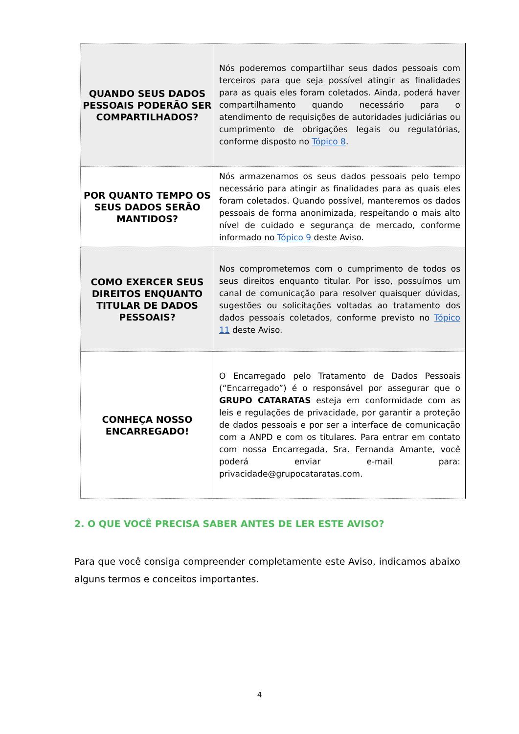| QUANDO SEUS DADOS PESSOAIS PODERÃO SER COMPARTILHADOS? | Nós poderemos compartilhar seus dados pessoais com terceiros para que seja possível atingir as finalidades para as quais eles foram coletados. Ainda, poderá haver compartilhamento quando necessário para o atendimento de requisições de autoridades judiciárias ou cumprimento de obrigações legais ou regulatórias, conforme disposto no Tópico 8 . |
| POR QUANTO TEMPO OS SEUS DADOS SERÃO MANTIDOS? | Nós armazenamos os seus dados pessoais pelo tempo necessário para atingir as finalidades para as quais eles foram coletados. Quando possível, manteremos os dados pessoais de forma anonimizada, respeitando o mais alto nível de cuidado e segurança de mercado, conforme informado no Tópico 9 deste Aviso. |
| COMO EXERCER SEUS DIREITOS ENQUANTO TITULAR DE DADOS PESSOAIS? | Nos comprometemos com o cumprimento de todos os seus direitos enquanto titular. Por isso, possuímos um canal de comunicação para resolver quaisquer dúvidas, sugestões ou solicitações voltadas ao tratamento dos dados pessoais coletados, conforme previsto no Tópico 11 deste Aviso. |
| CONHEÇA NOSSO ENCARREGADO! | O Encarregado pelo Tratamento de Dados Pessoais (“Encarregado”) é o responsável por assegurar que o GRUPO CATARATAS esteja em conformidade com as leis e regulações de privacidade, por garantir a proteção de dados pessoais e por ser a interface de comunicação com a ANPD e com os titulares. Para entrar em contato com nossa Encarregada, Sra. Fernanda Amante, você poderá enviar e-mail para: privacidade@grupocataratas.com. |
2. O QUE VOCÊ PRECISA SABER ANTES DE LER ESTE AVISO?
Para que você consiga compreender completamente este Aviso, indicamos abaixo alguns termos e conceitos importantes.
4